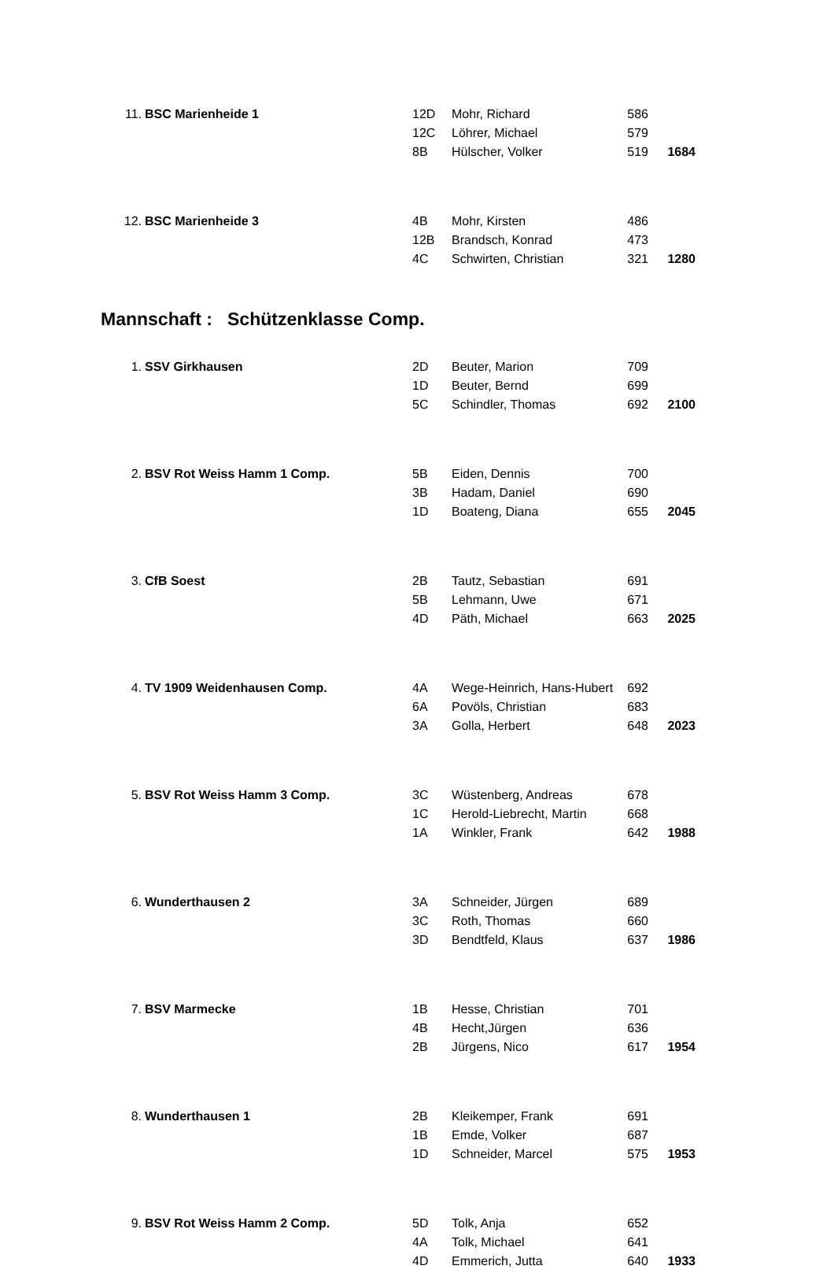| 11. | BSC Marienheide 1 | 12D | Mohr, Richard | 586 | |
| | | 12C | Löhrer, Michael | 579 | |
| | | 8B | Hülscher, Volker | 519 | 1684 |
| 12. | BSC Marienheide 3 | 4B | Mohr, Kirsten | 486 | |
| | | 12B | Brandsch, Konrad | 473 | |
| | | 4C | Schwirten, Christian | 321 | 1280 |
Mannschaft : Schützenklasse Comp.
| 1. | SSV Girkhausen | 2D | Beuter, Marion | 709 | |
| | | 1D | Beuter, Bernd | 699 | |
| | | 5C | Schindler, Thomas | 692 | 2100 |
| 2. | BSV Rot Weiss Hamm 1 Comp. | 5B | Eiden, Dennis | 700 | |
| | | 3B | Hadam, Daniel | 690 | |
| | | 1D | Boateng, Diana | 655 | 2045 |
| 3. | CfB Soest | 2B | Tautz, Sebastian | 691 | |
| | | 5B | Lehmann, Uwe | 671 | |
| | | 4D | Päth, Michael | 663 | 2025 |
| 4. | TV 1909 Weidenhausen Comp. | 4A | Wege-Heinrich, Hans-Hubert | 692 | |
| | | 6A | Povöls, Christian | 683 | |
| | | 3A | Golla, Herbert | 648 | 2023 |
| 5. | BSV Rot Weiss Hamm 3 Comp. | 3C | Wüstenberg, Andreas | 678 | |
| | | 1C | Herold-Liebrecht, Martin | 668 | |
| | | 1A | Winkler, Frank | 642 | 1988 |
| 6. | Wunderthausen 2 | 3A | Schneider, Jürgen | 689 | |
| | | 3C | Roth, Thomas | 660 | |
| | | 3D | Bendtfeld, Klaus | 637 | 1986 |
| 7. | BSV Marmecke | 1B | Hesse, Christian | 701 | |
| | | 4B | Hecht,Jürgen | 636 | |
| | | 2B | Jürgens, Nico | 617 | 1954 |
| 8. | Wunderthausen 1 | 2B | Kleikemper, Frank | 691 | |
| | | 1B | Emde, Volker | 687 | |
| | | 1D | Schneider, Marcel | 575 | 1953 |
| 9. | BSV Rot Weiss Hamm 2 Comp. | 5D | Tolk, Anja | 652 | |
| | | 4A | Tolk, Michael | 641 | |
| | | 4D | Emmerich, Jutta | 640 | 1933 |